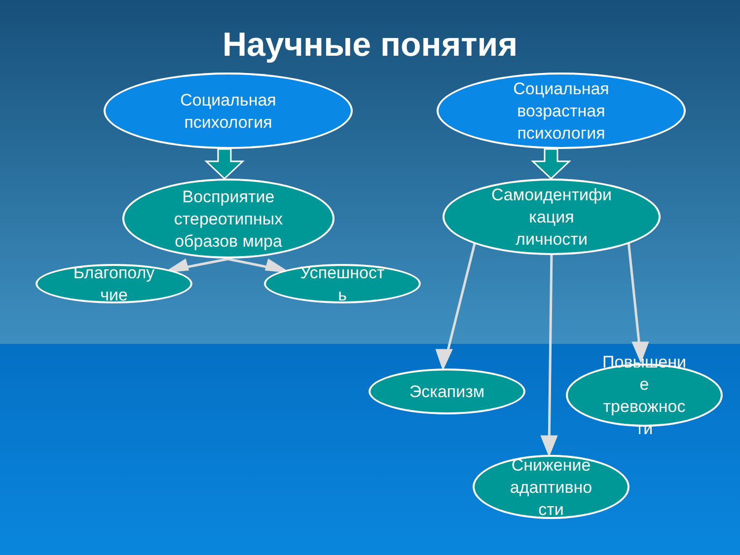Научные понятия
Социальная
психология
Социальная
возрастная
психология
Восприятие
стереотипных
образов мира
Самоидентифи
кация
личности
Благополу
чие
Успешност
ь
Эскапизм
Повышени
е
тревожнос
ти
Снижение
адаптивно
сти